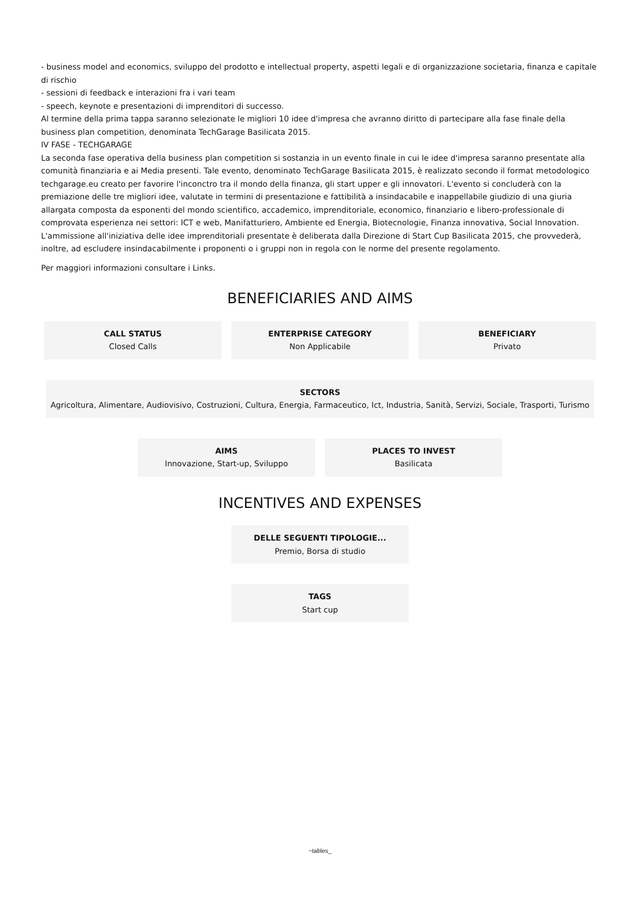- business model and economics, sviluppo del prodotto e intellectual property, aspetti legali e di organizzazione societaria, finanza e capitale di rischio
- sessioni di feedback e interazioni fra i vari team
- speech, keynote e presentazioni di imprenditori di successo.
Al termine della prima tappa saranno selezionate le migliori 10 idee d'impresa che avranno diritto di partecipare alla fase finale della business plan competition, denominata TechGarage Basilicata 2015.
IV FASE - TECHGARAGE
La seconda fase operativa della business plan competition si sostanzia in un evento finale in cui le idee d'impresa saranno presentate alla comunità finanziaria e ai Media presenti. Tale evento, denominato TechGarage Basilicata 2015, è realizzato secondo il format metodologico techgarage.eu creato per favorire l'inconctro tra il mondo della finanza, gli start upper e gli innovatori. L'evento si concluderà con la premiazione delle tre migliori idee, valutate in termini di presentazione e fattibilità a insindacabile e inappellabile giudizio di una giuria allargata composta da esponenti del mondo scientifico, accademico, imprenditoriale, economico, finanziario e libero-professionale di comprovata esperienza nei settori: ICT e web, Manifatturiero, Ambiente ed Energia, Biotecnologie, Finanza innovativa, Social Innovation.
L'ammissione all'iniziativa delle idee imprenditoriali presentate è deliberata dalla Direzione di Start Cup Basilicata 2015, che provvederà, inoltre, ad escludere insindacabilmente i proponenti o i gruppi non in regola con le norme del presente regolamento.
Per maggiori informazioni consultare i Links.
BENEFICIARIES AND AIMS
CALL STATUS
Closed Calls
ENTERPRISE CATEGORY
Non Applicabile
BENEFICIARY
Privato
SECTORS
Agricoltura, Alimentare, Audiovisivo, Costruzioni, Cultura, Energia, Farmaceutico, Ict, Industria, Sanità, Servizi, Sociale, Trasporti, Turismo
AIMS
Innovazione, Start-up, Sviluppo
PLACES TO INVEST
Basilicata
INCENTIVES AND EXPENSES
DELLE SEGUENTI TIPOLOGIE...
Premio, Borsa di studio
TAGS
Start cup
~tables_